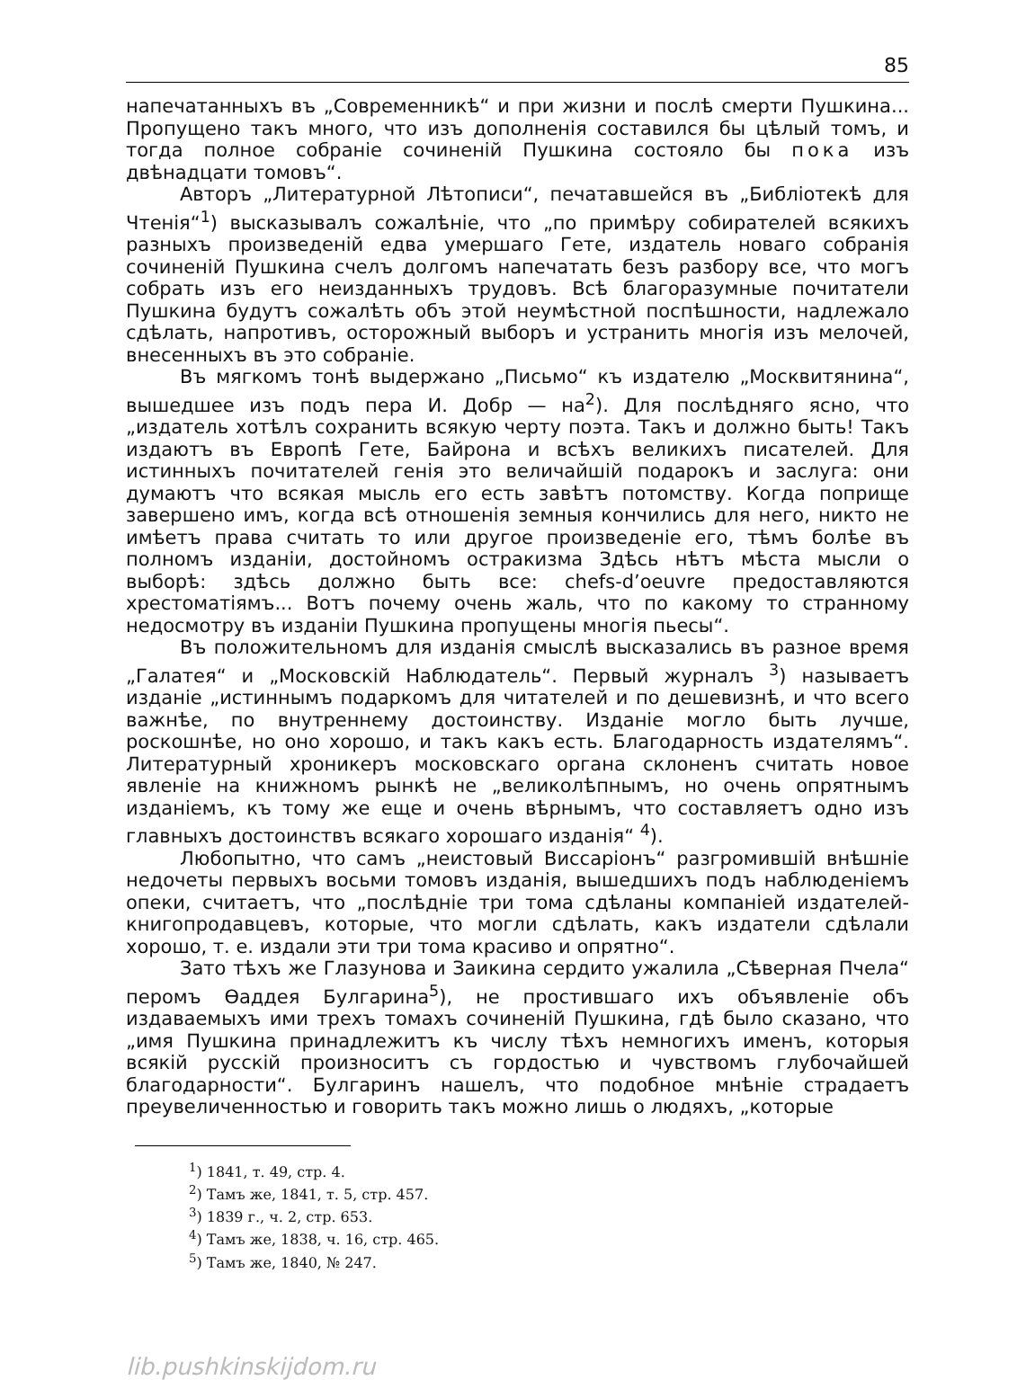85
напечатанныхъ въ „Современникѣ“ и при жизни и послѣ смерти Пушкина... Пропущено такъ много, что изъ дополненія составился бы цѣлый томъ, и тогда полное собраніе сочиненій Пушкина состояло бы пока изъ двѣнадцати томовъ“.
Авторъ „Литературной Лѣтописи“, печатавшейся въ „Библіотекѣ для Чтенія“<sup>1</sup>) высказывалъ сожалѣніе, что „по примѣру собирателей всякихъ разныхъ произведеній едва умершаго Гете, издатель новаго собранія сочиненій Пушкина счелъ долгомъ напечатать безъ разбору все, что могъ собрать изъ его неизданныхъ трудовъ. Всѣ благоразумные почитатели Пушкина будутъ сожалѣть объ этой неумѣстной поспѣшности, надлежало сдѣлать, напротивъ, осторожный выборъ и устранить многія изъ мелочей, внесенныхъ въ это собраніе.
Въ мягкомъ тонѣ выдержано „Письмо“ къ издателю „Москвитянина“, вышедшее изъ подъ пера И. Добр — на<sup>2</sup>). Для послѣдняго ясно, что „издатель хотѣлъ сохранить всякую черту поэта. Такъ и должно быть! Такъ издаютъ въ Европѣ Гете, Байрона и всѣхъ великихъ писателей. Для истинныхъ почитателей генія это величайшій подарокъ и заслуга: они думаютъ что всякая мысль его есть завѣтъ потомству. Когда поприще завершено имъ, когда всѣ отношенія земныя кончились для него, никто не имѣетъ права считать то или другое произведеніе его, тѣмъ болѣе въ полномъ изданіи, достойномъ остракизма Здѣсь нѣтъ мѣста мысли о выборѣ: здѣсь должно быть все: chefs-d’oeuvre предоставляются хрестоматіямъ... Вотъ почему очень жаль, что по какому то странному недосмотру въ изданіи Пушкина пропущены многія пьесы“.
Въ положительномъ для изданія смыслѣ высказались въ разное время „Галатея“ и „Московскій Наблюдатель“. Первый журналъ <sup>3</sup>) называетъ изданіе „истиннымъ подаркомъ для читателей и по дешевизнѣ, и что всего важнѣе, по внутреннему достоинству. Изданіе могло быть лучше, роскошнѣе, но оно хорошо, и такъ какъ есть. Благодарность издателямъ“. Литературный хроникеръ московскаго органа склоненъ считать новое явленіе на книжномъ рынкѣ не „великолѣпнымъ, но очень опрятнымъ изданіемъ, къ тому же еще и очень вѣрнымъ, что составляетъ одно изъ главныхъ достоинствъ всякаго хорошаго изданія“ <sup>4</sup>).
Любопытно, что самъ „неистовый Виссаріонъ“ разгромившій внѣшніе недочеты первыхъ восьми томовъ изданія, вышедшихъ подъ наблюденіемъ опеки, считаетъ, что „послѣдніе три тома сдѣланы компаніей издателей-книгопродавцевъ, которые, что могли сдѣлать, какъ издатели сдѣлали хорошо, т. е. издали эти три тома красиво и опрятно“.
Зато тѣхъ же Глазунова и Заикина сердито ужалила „Сѣверная Пчела“ перомъ Ѳаддея Булгарина<sup>5</sup>), не простившаго ихъ объявленіе объ издаваемыхъ ими трехъ томахъ сочиненій Пушкина, гдѣ было сказано, что „имя Пушкина принадлежитъ къ числу тѣхъ немногихъ именъ, которыя всякій русскій произноситъ съ гордостью и чувствомъ глубочайшей благодарности“. Булгаринъ нашелъ, что подобное мнѣніе страдаетъ преувеличенностью и говорить такъ можно лишь о людяхъ, „которые
<sup>1</sup>) 1841, т. 49, стр. 4.
<sup>2</sup>) Тамъ же, 1841, т. 5, стр. 457.
<sup>3</sup>) 1839 г., ч. 2, стр. 653.
<sup>4</sup>) Тамъ же, 1838, ч. 16, стр. 465.
<sup>5</sup>) Тамъ же, 1840, № 247.
lib.pushkinskijdom.ru